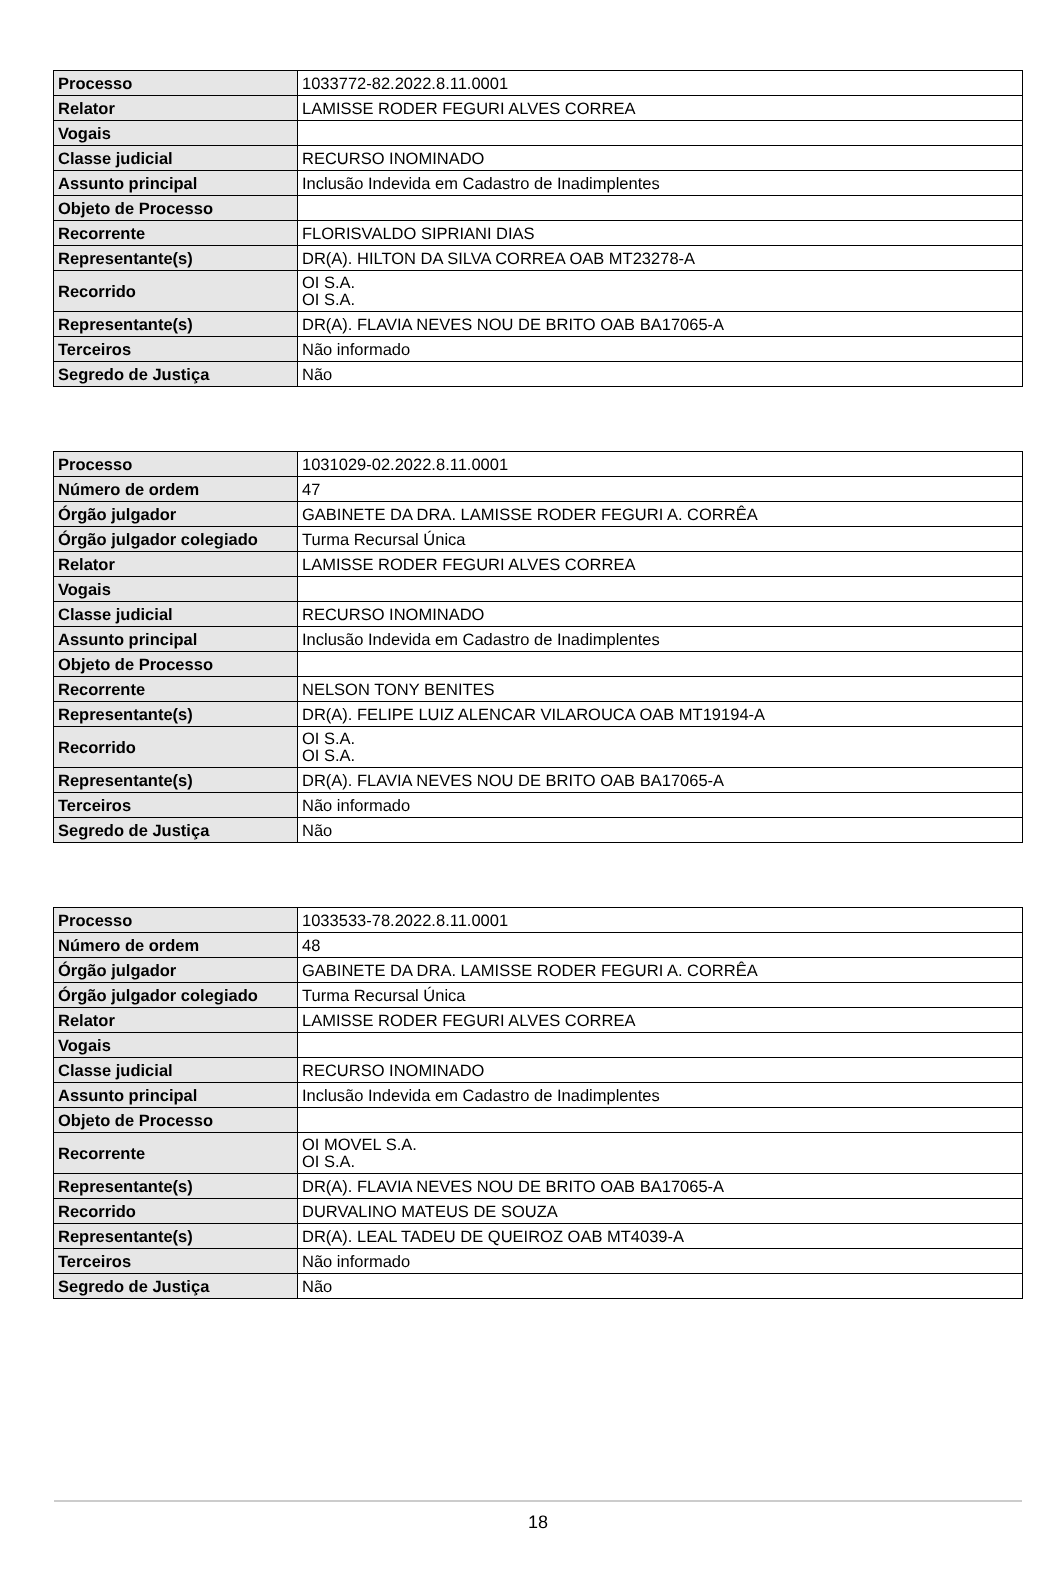| Processo | 1033772-82.2022.8.11.0001 |
| Relator | LAMISSE RODER FEGURI ALVES CORREA |
| Vogais | |
| Classe judicial | RECURSO INOMINADO |
| Assunto principal | Inclusão Indevida em Cadastro de Inadimplentes |
| Objeto de Processo | |
| Recorrente | FLORISVALDO SIPRIANI DIAS |
| Representante(s) | DR(A). HILTON DA SILVA CORREA OAB MT23278-A |
| Recorrido | OI S.A. OI S.A. |
| Representante(s) | DR(A). FLAVIA NEVES NOU DE BRITO OAB BA17065-A |
| Terceiros | Não informado |
| Segredo de Justiça | Não |
| Processo | 1031029-02.2022.8.11.0001 |
| Número de ordem | 47 |
| Órgão julgador | GABINETE DA DRA. LAMISSE RODER FEGURI A. CORRÊA |
| Órgão julgador colegiado | Turma Recursal Única |
| Relator | LAMISSE RODER FEGURI ALVES CORREA |
| Vogais | |
| Classe judicial | RECURSO INOMINADO |
| Assunto principal | Inclusão Indevida em Cadastro de Inadimplentes |
| Objeto de Processo | |
| Recorrente | NELSON TONY BENITES |
| Representante(s) | DR(A). FELIPE LUIZ ALENCAR VILAROUCA OAB MT19194-A |
| Recorrido | OI S.A. OI S.A. |
| Representante(s) | DR(A). FLAVIA NEVES NOU DE BRITO OAB BA17065-A |
| Terceiros | Não informado |
| Segredo de Justiça | Não |
| Processo | 1033533-78.2022.8.11.0001 |
| Número de ordem | 48 |
| Órgão julgador | GABINETE DA DRA. LAMISSE RODER FEGURI A. CORRÊA |
| Órgão julgador colegiado | Turma Recursal Única |
| Relator | LAMISSE RODER FEGURI ALVES CORREA |
| Vogais | |
| Classe judicial | RECURSO INOMINADO |
| Assunto principal | Inclusão Indevida em Cadastro de Inadimplentes |
| Objeto de Processo | |
| Recorrente | OI MOVEL S.A. OI S.A. |
| Representante(s) | DR(A). FLAVIA NEVES NOU DE BRITO OAB BA17065-A |
| Recorrido | DURVALINO MATEUS DE SOUZA |
| Representante(s) | DR(A). LEAL TADEU DE QUEIROZ OAB MT4039-A |
| Terceiros | Não informado |
| Segredo de Justiça | Não |
18